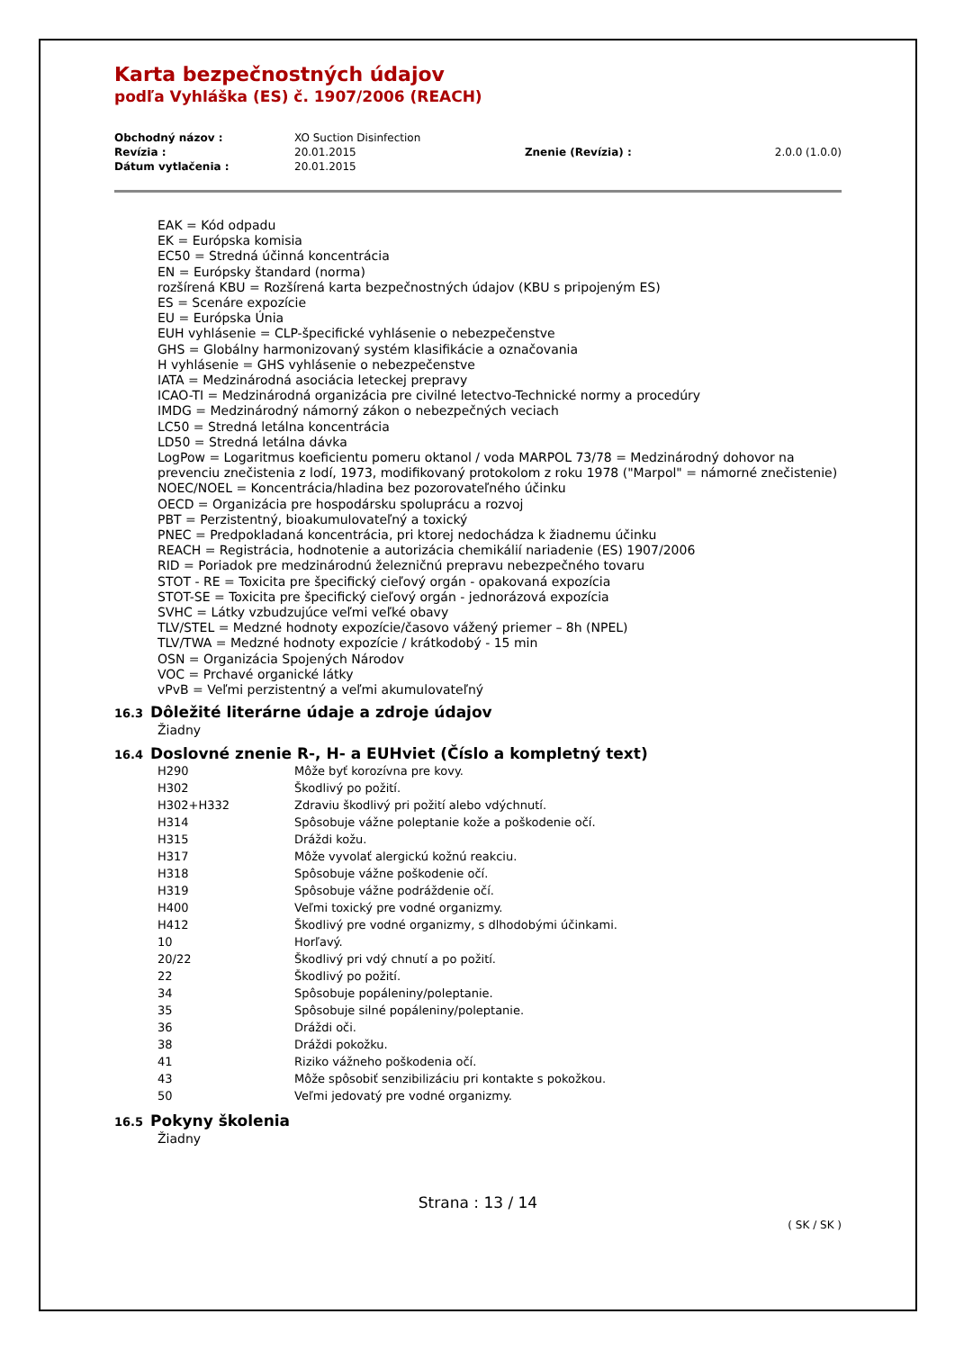Karta bezpečnostných údajov
podľa Vyhláška (ES) č. 1907/2006 (REACH)
| Obchodný názov : | XO Suction Disinfection | | |
| Revízia : | 20.01.2015 | Znenie (Revízia) : | 2.0.0 (1.0.0) |
| Dátum vytlačenia : | 20.01.2015 | | |
EAK = Kód odpadu
EK = Európska komisia
EC50 = Stredná účinná koncentrácia
EN = Európsky štandard (norma)
rozšírená KBU = Rozšírená karta bezpečnostných údajov (KBU s pripojeným ES)
ES = Scenáre expozície
EU = Európska Únia
EUH vyhlásenie = CLP-špecifické vyhlásenie o nebezpečenstve
GHS = Globálny harmonizovaný systém klasifikácie a označovania
H vyhlásenie = GHS vyhlásenie o nebezpečenstve
IATA = Medzinárodná asociácia leteckej prepravy
ICAO-TI = Medzinárodná organizácia pre civilné letectvo-Technické normy a procedúry
IMDG = Medzinárodný námorný zákon o nebezpečných veciach
LC50 = Stredná letálna koncentrácia
LD50 = Stredná letálna dávka
LogPow = Logaritmus koeficientu pomeru oktanol / voda MARPOL 73/78 = Medzinárodný dohovor na prevenciu znečistenia z lodí, 1973, modifikovaný protokolom z roku 1978 ("Marpol" = námorné znečistenie)
NOEC/NOEL = Koncentrácia/hladina bez pozorovateľného účinku
OECD = Organizácia pre hospodársku spoluprácu a rozvoj
PBT = Perzistentný, bioakumulovateľný a toxický
PNEC = Predpokladaná koncentrácia, pri ktorej nedochádza k žiadnemu účinku
REACH = Registrácia, hodnotenie a autorizácia chemikálií nariadenie (ES) 1907/2006
RID = Poriadok pre medzinárodnú železničnú prepravu nebezpečného tovaru
STOT - RE = Toxicita pre špecifický cieľový orgán - opakovaná expozícia
STOT-SE = Toxicita pre špecifický cieľový orgán - jednorázová expozícia
SVHC = Látky vzbudzujúce veľmi veľké obavy
TLV/STEL = Medzné hodnoty expozície/časovo vážený priemer – 8h (NPEL)
TLV/TWA = Medzné hodnoty expozície / krátkodobý - 15 min
OSN = Organizácia Spojených Národov
VOC = Prchavé organické látky
vPvB = Veľmi perzistentný a veľmi akumulovateľný
16.3 Dôležité literárne údaje a zdroje údajov
Žiadny
16.4 Doslovné znenie R-, H- a EUHviet (Číslo a kompletný text)
| H290 | Môže byť korozívna pre kovy. |
| H302 | Škodlivý po požití. |
| H302+H332 | Zdraviu škodlivý pri požití alebo vdýchnutí. |
| H314 | Spôsobuje vážne poleptanie kože a poškodenie očí. |
| H315 | Dráždi kožu. |
| H317 | Môže vyvolať alergickú kožnú reakciu. |
| H318 | Spôsobuje vážne poškodenie očí. |
| H319 | Spôsobuje vážne podráždenie očí. |
| H400 | Veľmi toxický pre vodné organizmy. |
| H412 | Škodlivý pre vodné organizmy, s dlhodobými účinkami. |
| 10 | Horľavý. |
| 20/22 | Škodlivý pri vdý chnutí a po požití. |
| 22 | Škodlivý po požití. |
| 34 | Spôsobuje popáleniny/poleptanie. |
| 35 | Spôsobuje silné popáleniny/poleptanie. |
| 36 | Dráždi oči. |
| 38 | Dráždi pokožku. |
| 41 | Riziko vážneho poškodenia očí. |
| 43 | Môže spôsobiť senzibilizáciu pri kontakte s pokožkou. |
| 50 | Veľmi jedovatý pre vodné organizmy. |
16.5 Pokyny školenia
Žiadny
Strana : 13 / 14
( SK / SK )